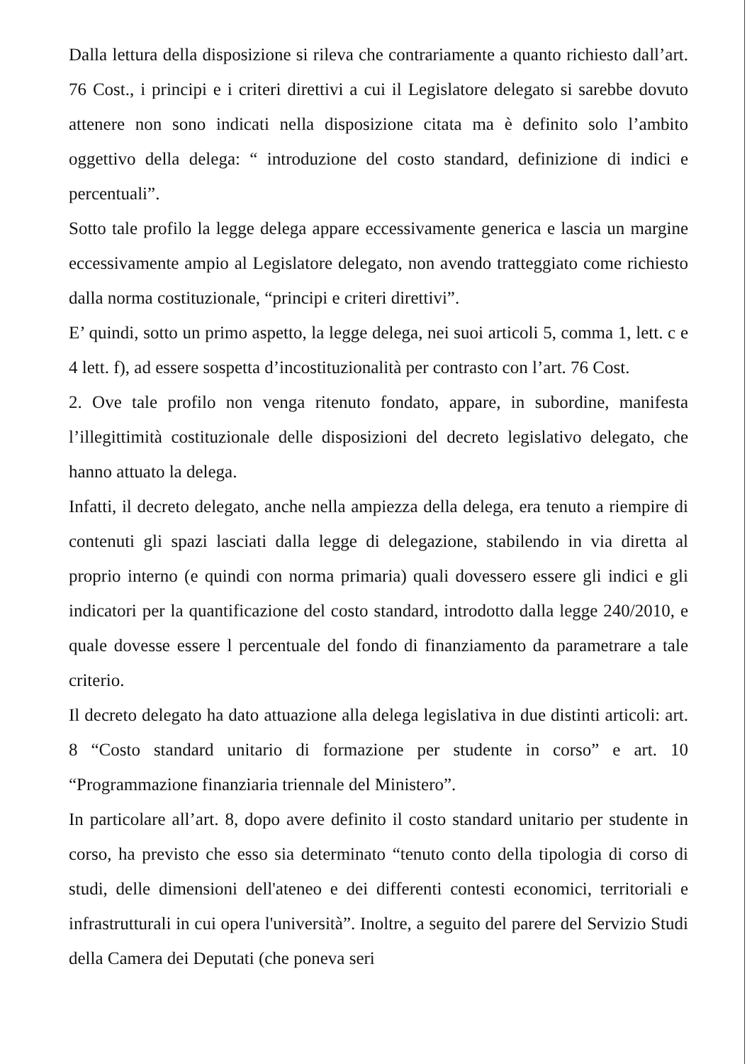Dalla lettura della disposizione si rileva che contrariamente a quanto richiesto dall’art. 76 Cost., i principi e i criteri direttivi a cui il Legislatore delegato si sarebbe dovuto attenere non sono indicati nella disposizione citata ma è definito solo l’ambito oggettivo della delega: “ introduzione del costo standard, definizione di indici e percentuali”.
Sotto tale profilo la legge delega appare eccessivamente generica e lascia un margine eccessivamente ampio al Legislatore delegato, non avendo tratteggiato come richiesto dalla norma costituzionale, “principi e criteri direttivi”.
E’ quindi, sotto un primo aspetto, la legge delega, nei suoi articoli 5, comma 1, lett. c e 4 lett. f), ad essere sospetta d’incostituzionalità per contrasto con l’art. 76 Cost.
2. Ove tale profilo non venga ritenuto fondato, appare, in subordine, manifesta l’illegittimità costituzionale delle disposizioni del decreto legislativo delegato, che hanno attuato la delega.
Infatti, il decreto delegato, anche nella ampiezza della delega, era tenuto a riempire di contenuti gli spazi lasciati dalla legge di delegazione, stabilendo in via diretta al proprio interno (e quindi con norma primaria) quali dovessero essere gli indici e gli indicatori per la quantificazione del costo standard, introdotto dalla legge 240/2010, e quale dovesse essere l percentuale del fondo di finanziamento da parametrare a tale criterio.
Il decreto delegato ha dato attuazione alla delega legislativa in due distinti articoli: art. 8 “Costo standard unitario di formazione per studente in corso” e art. 10 “Programmazione finanziaria triennale del Ministero”.
In particolare all’art. 8, dopo avere definito il costo standard unitario per studente in corso, ha previsto che esso sia determinato “tenuto conto della tipologia di corso di studi, delle dimensioni dell'ateneo e dei differenti contesti economici, territoriali e infrastrutturali in cui opera l'università”. Inoltre, a seguito del parere del Servizio Studi della Camera dei Deputati (che poneva seri